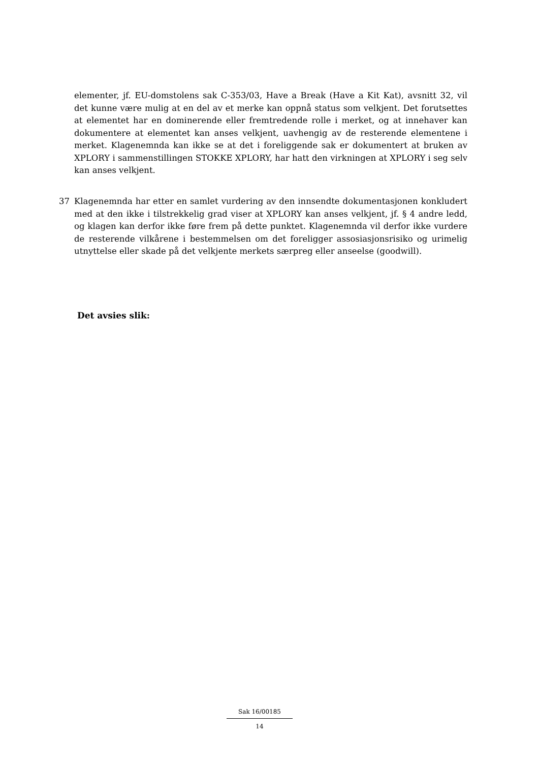elementer, jf. EU-domstolens sak C-353/03, Have a Break (Have a Kit Kat), avsnitt 32, vil det kunne være mulig at en del av et merke kan oppnå status som velkjent. Det forutsettes at elementet har en dominerende eller fremtredende rolle i merket, og at innehaver kan dokumentere at elementet kan anses velkjent, uavhengig av de resterende elementene i merket. Klagenemnda kan ikke se at det i foreliggende sak er dokumentert at bruken av XPLORY i sammenstillingen STOKKE XPLORY, har hatt den virkningen at XPLORY i seg selv kan anses velkjent.
37 Klagenemnda har etter en samlet vurdering av den innsendte dokumentasjonen konkludert med at den ikke i tilstrekkelig grad viser at XPLORY kan anses velkjent, jf. § 4 andre ledd, og klagen kan derfor ikke føre frem på dette punktet. Klagenemnda vil derfor ikke vurdere de resterende vilkårene i bestemmelsen om det foreligger assosiasjonsrisiko og urimelig utnyttelse eller skade på det velkjente merkets særpreg eller anseelse (goodwill).
Det avsies slik:
Sak 16/00185
14